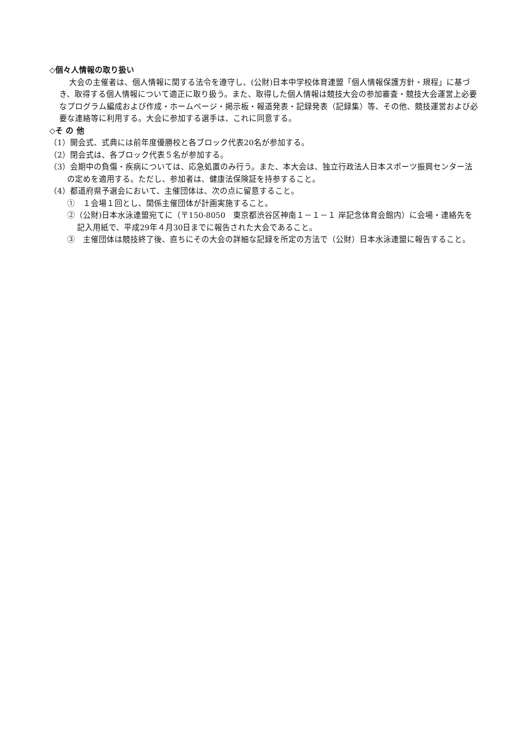◇個々人情報の取り扱い
大会の主催者は、個人情報に関する法令を遵守し、(公財)日本中学校体育連盟「個人情報保護方針・規程」に基づき、取得する個人情報について適正に取り扱う。また、取得した個人情報は競技大会の参加審査・競技大会運営上必要なプログラム編成および作成・ホームページ・掲示板・報道発表・記録発表（記録集）等、その他、競技運営および必要な連絡等に利用する。大会に参加する選手は、これに同意する。
◇そ の 他
（1）開会式、式典には前年度優勝校と各ブロック代表20名が参加する。
（2）閉会式は、各ブロック代表５名が参加する。
（3）会期中の負傷・疾病については、応急処置のみ行う。また、本大会は、独立行政法人日本スポーツ振興センター法の定めを適用する。ただし、参加者は、健康法保険証を持参すること。
（4）都道府県予選会において、主催団体は、次の点に留意すること。
①　１会場１回とし、関係主催団体が計画実施すること。
②（公財)日本水泳連盟宛てに（〒150-8050　東京都渋谷区神南１－１－１ 岸記念体育会館内）に会場・連絡先を記入用紙で、平成29年４月30日までに報告された大会であること。
③　主催団体は競技終了後、直ちにその大会の詳細な記録を所定の方法で（公財）日本水泳連盟に報告すること。